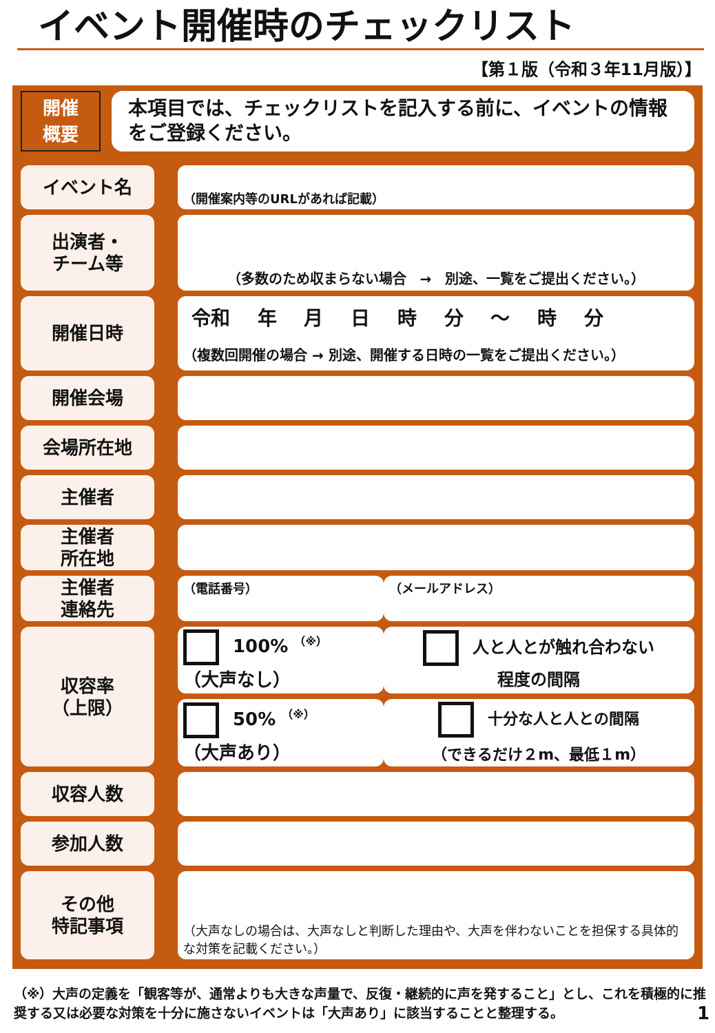イベント開催時のチェックリスト
【第１版（令和３年11月版）】
開催
概要
本項目では、チェックリストを記入する前に、イベントの情報をご登録ください。
| イベント名 | | （開催案内等のURLがあれば記載） | |
| 出演者・ チーム等 | | （多数のため収まらない場合 → 別途、一覧をご提出ください。） | |
| 開催日時 | | 令和 年 月 日 時 分 ～ 時 分 （複数回開催の場合 → 別途、開催する日時の一覧をご提出ください。） | |
| 開催会場 | | | |
| 会場所在地 | | | |
| 主催者 | | | |
| 主催者 所在地 | | | |
| 主催者 連絡先 | | （電話番号） | （メールアドレス） |
| 収容率 （上限） | | 100% <sup>（※）</sup> （大声なし） | 人と人とが触れ合わない 程度の間隔 |
| | | 50% <sup>（※）</sup> （大声あり） | 十分な人と人との間隔 （できるだけ２m、最低１m） |
| 収容人数 | | | |
| 参加人数 | | | |
| その他 特記事項 | | （大声なしの場合は、大声なしと判断した理由や、大声を伴わないことを担保する具体的な対策を記載ください。） | |
（※）大声の定義を「観客等が、通常よりも大きな声量で、反復・継続的に声を発すること」とし、これを積極的に推奨する又は必要な対策を十分に施さないイベントは「大声あり」に該当することと整理する。 1